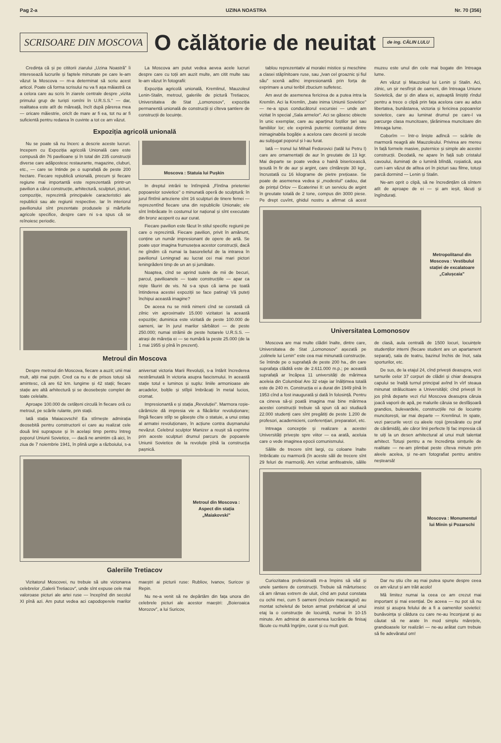Pag 2-a UZINA NOASTRA Nr. 70 (356)
SCRISOARE DIN MOSCOVA O călătorie de neuitat de ing. CĂLIN LULU
Credința că și pe cititorii ziarului „Uzina Noastră" îi interesează lucrurile și faptele minunate pe care le-am văzut la Moscova — m-a determinat să scriu acest articol. Poate că forma scrisului nu va fi așa măiastră ca a celora care au scris în ziarele centrale despre „vizita primului grup de turiști romîni în U.R.S.S." — dar, realitatea este atît de măreață, încît după părerea mea — oricare măiestrie, oricît de mare ar fi ea, tot nu ar fi suficientă pentru redarea în cuvinte a tot ce am văzut.
La Moscova am putut vedea aevea acele lucruri despre care cu toții am auzit multe, am citit multe sau le-am văzut în fotografii:
Expoziția agricolă unională, Kremlinul, Mauzoleul Lenin-Stalin, metroul, galeriile de pictură Tretiacov, Universitatea de Stat „Lomonosov", expoziția permanentă unională de construcții și cîteva șantiere de construcții de locuințe.
Expoziția agricolă unională
Nu se poate să nu încerc a descrie aceste lucruri. Incepem cu Expoziția agricolă Unională care este compusă din 76 pavilioane și în total din 235 construcții diverse care adăpostesc restaurante, magazine, cluburi, etc., — care se întinde pe o suprafață de peste 200 hectare. Fiecare republică unională, precum și fiecare regiune mai importantă este reprezentată printr-un pavilion a cărui construcție, arhitectură, sculpturi, picturi, compoziție, reprezintă principalele caracteristici ale republicii sau ale regiunii respective. Iar în interiorul pavilionului sînt prezentate produsele și mărfurile agricole specifice, despre care ni s-a spus că se reînoiesc periodic.
Moscova : Statuia lui Pușkin
In dreptul intrării te întîmpină „Fîntîna prieteniei popoarelor sovietice" o minunată operă de sculptură: în jurul fîntînii arteziene sînt 16 sculpturi de tinere femei — reprezentînd fiecare una din republicile Unionale; ele sînt îmbrăcate în costumul lor național și sînt executate din bronz acoperit cu aur curat.
Fiecare pavilion este făcut în stilul specific regiunii pe care o reprezintă. Fiecare pavilion, privit în amănunt, conține un număr impresionant de opere de artă. Se poate ușor imagina frumusețea acestor construcții, dacă ne gîndim că numai la basorelieful de la intrarea în pavilionul Leningrad au lucrat cei mai mari pictori leningrădeni timp de un an și jumătate.
Noaptea, cînd se aprind sutele de mii de becuri, parcul, pavilioanele — toate construcțiile — apar ca niște făuriri de vis. Ni s-a spus că iarna pe toată întinderea acestei expoziții se face patinaj! Vă puteți închipui această imagine?
De aceea nu se miră nimeni cînd se constată că zilnic vin aproximativ 15.000 vizitatori la această expoziție; duminica este vizitată de peste 100.000 de oameni, iar în jurul marilor sărbători — de peste 250.000; numai străinii de peste hotarele U.R.S.S. — atrași de măreția ei — se numără la peste 25.000 (de la 1 mai 1955 și pînă în prezent).
Metroul din Moscova
Despre metroul din Moscova, fiecare a auzit; unii mai mult, alții mai puțin. Cred ca nu e de prisos totuși să amintesc, că are 62 km. lungime și 42 stații; fiecare stație are altă arhitectură și se deosebește complet de toate celelalte.
Aproape 100.000 de cetățeni circulă în fiecare oră cu metroul, pe scările rulante, prin stații.
Iată stația Maiacovschi! Ea stîrnește admirația deosebită pentru constructorii ei care au realizat cele două linii suprapuse și în același timp pentru întreg poporul Uniunii Sovietice, — dacă ne amintim că aici, în ziua de 7 noiembrie 1941, în plină urgie a războiului, s-a aniversat victoria Marii Revoluții, s-a întărit încrederea nestrămutată în victoria asupra fascismului. In aceastã stație totul e luminos și suplu: liniile armonioase ale arcadelor, bolțile și stîlpii îmbrăcați în metal lucios, cromat.
Impresionantă e și stația „Revoluției". Marmora roșie-cărămizie dă impresia vie a flăcărilor revoluționare; lîngă fiecare stîlp se găsește cîte o statuie, a unui ostaș al armatei revoluționare, în acțiune contra dușmanului nevăzut. Celebrul sculptor Manizer a reușit să exprime prin aceste sculpturi drumul parcurs de popoarele Uniunii Sovietice de la revoluție pînă la construcția pașnică.
Metroul din Moscova : Aspect din stația „Maiakovski"
Galeriile Tretiacov
Vizitatorul Moscovei, nu trebuie să uite vizionarea celebrelor „Galerii Tretiacov", unde sînt expuse cele mai valoroase picturi ale artei ruse — începînd din secolul XI pînă azi. Am putut vedea aci capodoperele marilor maeștri ai picturii ruse: Rubliov, Ivanov, Suricov și Repin.
Nu ne-a venit să ne depărtăm din fața unora din celebrele picturi ale acestor maeștri: „Boieroaica Morozov", a lui Suricov,
tablou reprezentativ al moralei mistice și meschine a clasei stăpînitoare ruse, sau „Ivan cel groaznic și fiul său" scenă adînc impresionantă prin forța de exprimare a unui teribil zbucium sufletesc.
Am avut de asemenea fericirea de a putea intra la Kremlin. Aci la Kremlin, „bate inima Uniunii Sovietice" — ne-a spus conducătorul excursiei — unde am vizitat în special „Sala armelor". Aci se găsesc obiecte în unic exemplar, care au aparținut foștilor țari sau familiilor lor; ele exprimă puternic contrastul dintre inimaginabila bogăție a acelora care decenii și secole au subjugat poporul și l-au furat.
Iată — tronul lui Mihail Fedorovici (tatăl lui Petru I) care are ornamentații de aur în greutate de 13 kgr. Mai departe se poate vedea o haină bisericească, țesută în fir de aur și argint, care cîntărește 30 kgr., încrustată cu 16 kilograme de pietre prețioase. Se poate de asemenea vedea și „modestul" cadou, dat de prințul Orlov — Ecaterinei II: un serviciu de argint în greutate totală de 2 tone, compus din 3000 piese. Pe drept cuvînt, ghidul nostru a afirmat că acest muzeu este unul din cele mai bogate din întreaga lume.
Am văzut și Mauzoleul lui Lenin și Stalin. Aci, zilnic, un șir nesfîrșit de oameni, din întreaga Uniune Sovietică, dar și din afara ei, așteaptă liniștiți rîndul pentru a trece o clipă prin fața acelora care au adus libertatea, bunăstarea, victoria și fericirea popoarelor sovietice, care au luminat drumul pe care-l va parcurge clasa muncitoare, țărănimea muncitoare din întreaga lume.
Coborîm — într-o liniște adîncă — scările de marmoră neagră ale Mauzoleului. Privirea are mereu în față formele masive, puternice și simple ale acestei construcții. Deodată, ne apare în față sub cristalul cavoului, iluminați de o lumină blîndă, roșiatică, așa cum i-am văzut de atîtea ori în picturi sau filme, totuși parcă dormind — Lenin și Stalin.
Ne-am oprit o clipă, să ne încredințăm că sîntem atît de aproape de ei — și am ieșit, tăcuți și îngîndurați.
Metropolitanul din Moscova : Vestibulul stației de excalatoare „Calușcaia"
Universitatea Lomonosov
Moscova are mai multe clădiri înalte, dintre care, Universitatea de Stat „Lomonosov" așezată pe „colinele lui Lenin" este cea mai minunată construcție. Se întinde pe o suprafață de peste 200 ha., din care suprafața clădită este de 2.611.000 m.p.; pe această suprafață ar încăpea 11 universități de mărimea aceleia din Columbia! Are 32 etaje iar înălțimea totală este de 240 m. Construcția ei a durat din 1949 pînă în 1953 cînd a fost inaugurată și dată în folosință. Pentru ca cineva să-și poată imagina mai bine mărimea acestei construcții trebuie să spun că aci studiază 22.000 studenți care sînt pregătiți de peste 1.200 de profesori, academicieni, conferențiari, preparatori, etc.
Intreaga concepție și realizare a acestei Universități privește spre viitor — ea arată, aceluia care o vede imaginea epocii comunismului.
Sălile de trecere sînt largi, cu coloane înalte îmbrăcate cu marmoră (în aceste săli de trecere sînt 29 feluri de marmoră). Am vizitat amfiteatrele, sălile de clasă, aula centrală de 1500 locuri, locuințele studenților interni (fiecare student are un apartament separat), sala de teatru, bazinul închis de înot, sala sporturilor, etc.
De sus, de la etajul 24, cînd privești deasupra, vezi turnurile celor 37 corpuri de clădiri și chiar deasupra capului se înalță turnul principal avînd în vîrf steaua minunat strălucitoare a Universității; cînd privești în jos pînă departe vezi rîul Moscova deasupra căruia joacă vaporii de apă, pe malurile căruia se desfășoară grandios, bulevardele, construcțiile noi de locuințe muncitorești, iar mai departe — Kremlinul. In spate, vezi parcurile verzi cu aleele roșii (presărate cu praf de cărămidă), ale căror linii perfecte îți fac impresia că te uiți la un desen arhitectural al unui mult talentat arhitect. Totuși pentru a ne încredința simțurile de realitate — ne-am plimbat peste cîteva minute prin aleele acelea, și ne-am fotografiat pentru amitire neștearsă!
Moscova : Monumentul lui Minin și Pozarschi
Curiozitatea profesională m-a împins să văd și unele șantiere de construcții. Trebuie să mărturisesc că am rămas extrem de uluit, cînd am putut constata cu ochii mei, cum 5 oameni (inclusiv macaragiul) au montat scheletul de beton armat prefabricat al unui etaj la o construcție de locuință, numai în 10-15 minute. Am admirat de asemenea lucrările de finisaj făcute cu multă îngrijire, curat și cu mult gust.
Dar nu știu cîte aș mai putea spune despre ceea ce am văzut și am trăit acolo!
Mă limitez numai la ceea ce am crezut mai important și mai esențial. De aceea — nu pot să nu insist și asupra felului de a fi a oamenilor sovietici: bunăvoința și căldura cu care ne-au înconjurat și au căutat să ne arate în mod simplu mărețele, grandioasele lor realizări — ne-au arătat cum trebuie să fie adevăratul om!